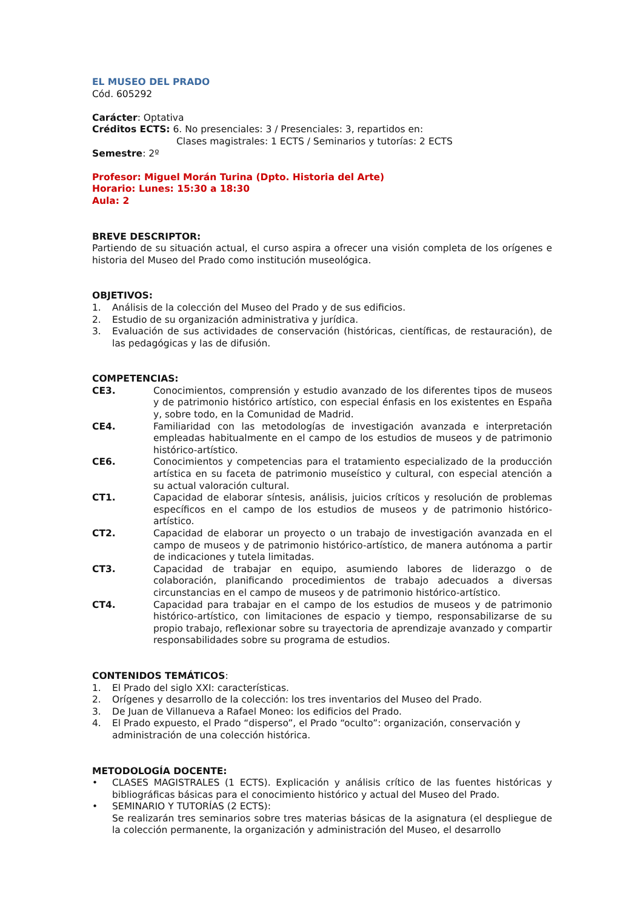EL MUSEO DEL PRADO
Cód. 605292
Carácter: Optativa
Créditos ECTS: 6. No presenciales: 3 / Presenciales: 3, repartidos en:
Clases magistrales: 1 ECTS / Seminarios y tutorías: 2 ECTS
Semestre: 2º
Profesor: Miguel Morán Turina (Dpto. Historia del Arte)
Horario: Lunes: 15:30 a 18:30
Aula: 2
BREVE DESCRIPTOR:
Partiendo de su situación actual, el curso aspira a ofrecer una visión completa de los orígenes e historia del Museo del Prado como institución museológica.
OBJETIVOS:
1. Análisis de la colección del Museo del Prado y de sus edificios.
2. Estudio de su organización administrativa y jurídica.
3. Evaluación de sus actividades de conservación (históricas, científicas, de restauración), de las pedagógicas y las de difusión.
COMPETENCIAS:
CE3. Conocimientos, comprensión y estudio avanzado de los diferentes tipos de museos y de patrimonio histórico artístico, con especial énfasis en los existentes en España y, sobre todo, en la Comunidad de Madrid.
CE4. Familiaridad con las metodologías de investigación avanzada e interpretación empleadas habitualmente en el campo de los estudios de museos y de patrimonio histórico-artístico.
CE6. Conocimientos y competencias para el tratamiento especializado de la producción artística en su faceta de patrimonio museístico y cultural, con especial atención a su actual valoración cultural.
CT1. Capacidad de elaborar síntesis, análisis, juicios críticos y resolución de problemas específicos en el campo de los estudios de museos y de patrimonio histórico-artístico.
CT2. Capacidad de elaborar un proyecto o un trabajo de investigación avanzada en el campo de museos y de patrimonio histórico-artístico, de manera autónoma a partir de indicaciones y tutela limitadas.
CT3. Capacidad de trabajar en equipo, asumiendo labores de liderazgo o de colaboración, planificando procedimientos de trabajo adecuados a diversas circunstancias en el campo de museos y de patrimonio histórico-artístico.
CT4. Capacidad para trabajar en el campo de los estudios de museos y de patrimonio histórico-artístico, con limitaciones de espacio y tiempo, responsabilizarse de su propio trabajo, reflexionar sobre su trayectoria de aprendizaje avanzado y compartir responsabilidades sobre su programa de estudios.
CONTENIDOS TEMÁTICOS:
1. El Prado del siglo XXI: características.
2. Orígenes y desarrollo de la colección: los tres inventarios del Museo del Prado.
3. De Juan de Villanueva a Rafael Moneo: los edificios del Prado.
4. El Prado expuesto, el Prado “disperso”, el Prado “oculto”: organización, conservación y administración de una colección histórica.
METODOLOGÍA DOCENTE:
• CLASES MAGISTRALES (1 ECTS). Explicación y análisis crítico de las fuentes históricas y bibliográficas básicas para el conocimiento histórico y actual del Museo del Prado.
• SEMINARIO Y TUTORÍAS (2 ECTS):
Se realizarán tres seminarios sobre tres materias básicas de la asignatura (el despliegue de la colección permanente, la organización y administración del Museo, el desarrollo